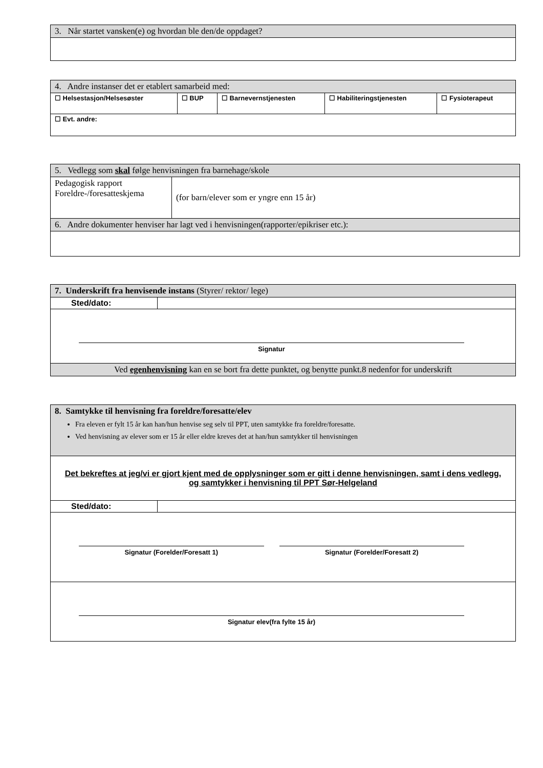| 3. Når startet vansken(e) og hvordan ble den/de oppdaget? |
| 4. Andre instanser det er etablert samarbeid med: | | | | |
| ☐ Helsestasjon/Helsesøster | ☐ BUP | ☐ Barnevernstjenesten | ☐ Habiliteringstjenesten | ☐ Fysioterapeut |
| ☐ Evt. andre: | | | | |
| 5. Vedlegg som skal følge henvisningen fra barnehage/skole | |
| Pedagogisk rapport Foreldre-/foresatteskjema | (for barn/elever som er yngre enn 15 år) |
| 6. Andre dokumenter henviser har lagt ved i henvisningen(rapporter/epikriser etc.): | |
| 7. Underskrift fra henvisende instans (Styrer/ rektor/ lege) | |
| Sted/dato: | |
| Signatur | |
| Ved egenhenvisning kan en se bort fra dette punktet, og benytte punkt.8 nedenfor for underskrift | |
| 8. Samtykke til henvisning fra foreldre/foresatte/elev Fra eleven er fylt 15 år kan han/hun henvise seg selv til PPT, uten samtykke fra foreldre/foresatte. Ved henvisning av elever som er 15 år eller eldre kreves det at han/hun samtykker til henvisningen | |
| Det bekreftes at jeg/vi er gjort kjent med de opplysninger som er gitt i denne henvisningen, samt i dens vedlegg, og samtykker i henvisning til PPT Sør-Helgeland | |
| Sted/dato: | |
| Signatur (Forelder/Foresatt 1) Signatur (Forelder/Foresatt 2) | |
| Signatur elev(fra fylte 15 år) | |